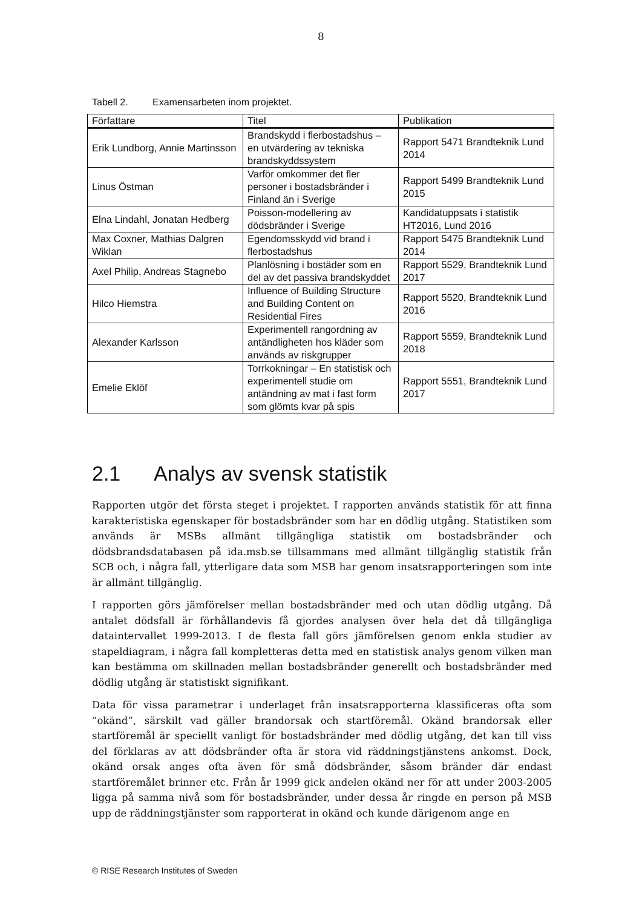8
Tabell 2. Examensarbeten inom projektet.
| Författare | Titel | Publikation |
| --- | --- | --- |
| Erik Lundborg, Annie Martinsson | Brandskydd i flerbostadshus – en utvärdering av tekniska brandskyddssystem | Rapport 5471 Brandteknik Lund 2014 |
| Linus Östman | Varför omkommer det fler personer i bostadsbränder i Finland än i Sverige | Rapport 5499 Brandteknik Lund 2015 |
| Elna Lindahl, Jonatan Hedberg | Poisson-modellering av dödsbränder i Sverige | Kandidatuppsats i statistik HT2016, Lund 2016 |
| Max Coxner, Mathias Dalgren Wiklan | Egendomsskydd vid brand i flerbostadshus | Rapport 5475 Brandteknik Lund 2014 |
| Axel Philip, Andreas Stagnebo | Planlösning i bostäder som en del av det passiva brandskyddet | Rapport 5529, Brandteknik Lund 2017 |
| Hilco Hiemstra | Influence of Building Structure and Building Content on Residential Fires | Rapport 5520, Brandteknik Lund 2016 |
| Alexander Karlsson | Experimentell rangordning av antändligheten hos kläder som används av riskgrupper | Rapport 5559, Brandteknik Lund 2018 |
| Emelie Eklöf | Torrkokningar – En statistisk och experimentell studie om antändning av mat i fast form som glömts kvar på spis | Rapport 5551, Brandteknik Lund 2017 |
2.1 Analys av svensk statistik
Rapporten utgör det första steget i projektet. I rapporten används statistik för att finna karakteristiska egenskaper för bostadsbränder som har en dödlig utgång. Statistiken som används är MSBs allmänt tillgängliga statistik om bostadsbränder och dödsbrandsdatabasen på ida.msb.se tillsammans med allmänt tillgänglig statistik från SCB och, i några fall, ytterligare data som MSB har genom insatsrapporteringen som inte är allmänt tillgänglig.
I rapporten görs jämförelser mellan bostadsbränder med och utan dödlig utgång. Då antalet dödsfall är förhållandevis få gjordes analysen över hela det då tillgängliga dataintervallet 1999-2013. I de flesta fall görs jämförelsen genom enkla studier av stapeldiagram, i några fall kompletteras detta med en statistisk analys genom vilken man kan bestämma om skillnaden mellan bostadsbränder generellt och bostadsbränder med dödlig utgång är statistiskt signifikant.
Data för vissa parametrar i underlaget från insatsrapporterna klassificeras ofta som ”okänd”, särskilt vad gäller brandorsak och startföremål. Okänd brandorsak eller startföremål är speciellt vanligt för bostadsbränder med dödlig utgång, det kan till viss del förklaras av att dödsbränder ofta är stora vid räddningstjänstens ankomst. Dock, okänd orsak anges ofta även för små dödsbränder, såsom bränder där endast startföremålet brinner etc. Från år 1999 gick andelen okänd ner för att under 2003-2005 ligga på samma nivå som för bostadsbränder, under dessa år ringde en person på MSB upp de räddningstjänster som rapporterat in okänd och kunde därigenom ange en
© RISE Research Institutes of Sweden